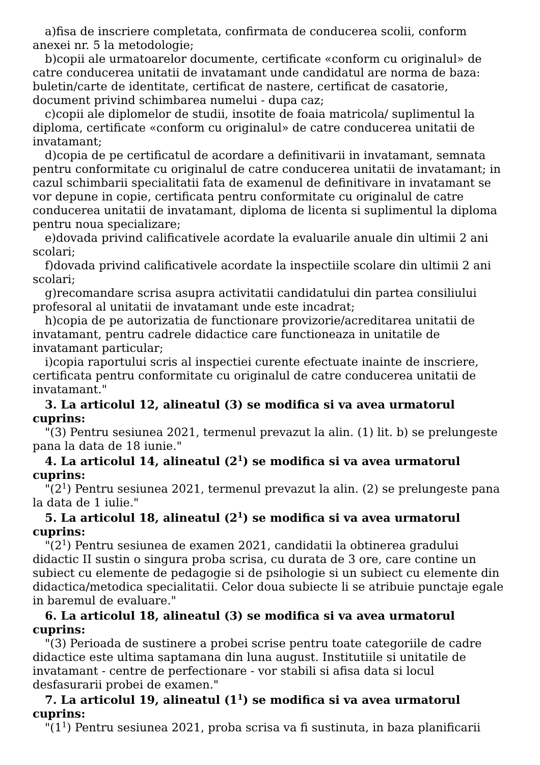a)fisa de inscriere completata, confirmata de conducerea scolii, conform anexei nr. 5 la metodologie;
b)copii ale urmatoarelor documente, certificate «conform cu originalul» de catre conducerea unitatii de invatamant unde candidatul are norma de baza: buletin/carte de identitate, certificat de nastere, certificat de casatorie, document privind schimbarea numelui - dupa caz;
c)copii ale diplomelor de studii, insotite de foaia matricola/ suplimentul la diploma, certificate «conform cu originalul» de catre conducerea unitatii de invatamant;
d)copia de pe certificatul de acordare a definitivarii in invatamant, semnata pentru conformitate cu originalul de catre conducerea unitatii de invatamant; in cazul schimbarii specialitatii fata de examenul de definitivare in invatamant se vor depune in copie, certificata pentru conformitate cu originalul de catre conducerea unitatii de invatamant, diploma de licenta si suplimentul la diploma pentru noua specializare;
e)dovada privind calificativele acordate la evaluarile anuale din ultimii 2 ani scolari;
f)dovada privind calificativele acordate la inspectiile scolare din ultimii 2 ani scolari;
g)recomandare scrisa asupra activitatii candidatului din partea consiliului profesoral al unitatii de invatamant unde este incadrat;
h)copia de pe autorizatia de functionare provizorie/acreditarea unitatii de invatamant, pentru cadrele didactice care functioneaza in unitatile de invatamant particular;
i)copia raportului scris al inspectiei curente efectuate inainte de inscriere, certificata pentru conformitate cu originalul de catre conducerea unitatii de invatamant."
3. La articolul 12, alineatul (3) se modifica si va avea urmatorul cuprins:
"(3) Pentru sesiunea 2021, termenul prevazut la alin. (1) lit. b) se prelungeste pana la data de 18 iunie."
4. La articolul 14, alineatul (2<sup>1</sup>) se modifica si va avea urmatorul cuprins:
"(2<sup>1</sup>) Pentru sesiunea 2021, termenul prevazut la alin. (2) se prelungeste pana la data de 1 iulie."
5. La articolul 18, alineatul (2<sup>1</sup>) se modifica si va avea urmatorul cuprins:
"(2<sup>1</sup>) Pentru sesiunea de examen 2021, candidatii la obtinerea gradului didactic II sustin o singura proba scrisa, cu durata de 3 ore, care contine un subiect cu elemente de pedagogie si de psihologie si un subiect cu elemente din didactica/metodica specialitatii. Celor doua subiecte li se atribuie punctaje egale in baremul de evaluare."
6. La articolul 18, alineatul (3) se modifica si va avea urmatorul cuprins:
"(3) Perioada de sustinere a probei scrise pentru toate categoriile de cadre didactice este ultima saptamana din luna august. Institutiile si unitatile de invatamant - centre de perfectionare - vor stabili si afisa data si locul desfasurarii probei de examen."
7. La articolul 19, alineatul (1<sup>1</sup>) se modifica si va avea urmatorul cuprins:
"(1<sup>1</sup>) Pentru sesiunea 2021, proba scrisa va fi sustinuta, in baza planificarii